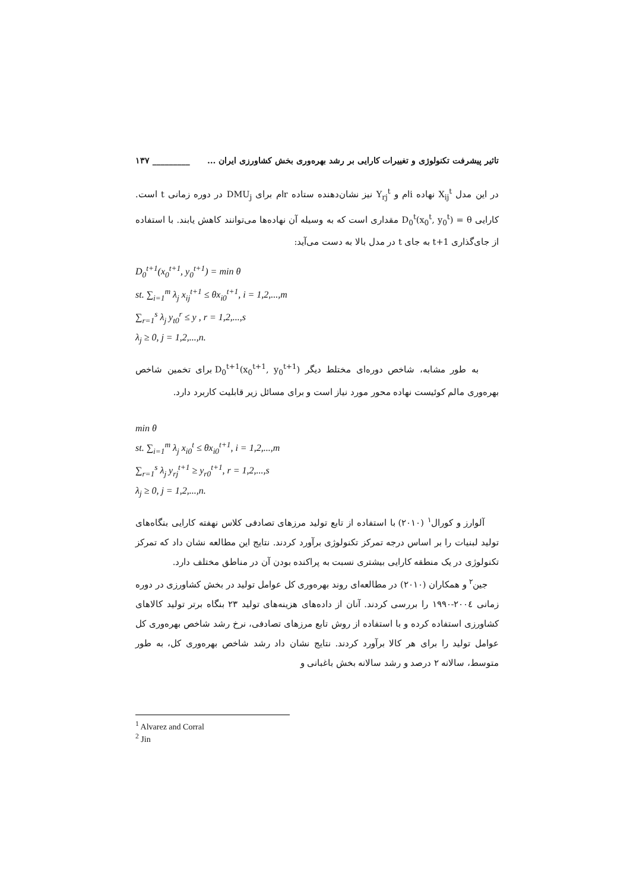تاثیر پیشرفت تکنولوژی و تغییرات کارایی بر رشد بهره‌وری بخش کشاورزی ایران ... _________ ۱۳۷
در این مدل X<sub>ij</sub><sup>t</sup> نهاده i‌ام و Y<sub>rj</sub><sup>t</sup> نیز نشان‌دهنده ستاده r‌ام برای DMU<sub>j</sub> در دوره زمانی t است. کارایی D<sub>0</sub><sup>t</sup>(x<sub>0</sub><sup>t</sup>, y<sub>0</sub><sup>t</sup>) = θ مقداری است که به وسیله آن نهاده‌ها می‌توانند کاهش یابند. با استفاده از جای‌گذاری t+1 به جای t در مدل بالا به دست می‌آید:
D<sub>0</sub><sup>t+1</sup>(x<sub>0</sub><sup>t+1</sup>, y<sub>0</sub><sup>t+1</sup>) = min θ
st. ∑<sub>i=1</sub><sup>m</sup> λ<sub>j</sub> x<sub>ij</sub><sup>t+1</sup> ≤ θx<sub>i0</sub><sup>t+1</sup>, i = 1,2,...,m
∑<sub>r=1</sub><sup>s</sup> λ<sub>j</sub> y<sub>t0</sub><sup>r</sup> ≤ y , r = 1,2,...,s
λ<sub>j</sub> ≥ 0, j = 1,2,...,n.
به طور مشابه، شاخص دوره‌ای مختلط دیگر D<sub>0</sub><sup>t+1</sup>(x<sub>0</sub><sup>t+1</sup>, y<sub>0</sub><sup>t+1</sup>) برای تخمین شاخص بهره‌وری مالم کوئیست نهاده محور مورد نیاز است و برای مسائل زیر قابلیت کاربرد دارد.
min θ
st. ∑<sub>i=1</sub><sup>m</sup> λ<sub>j</sub> x<sub>i0</sub><sup>t</sup> ≤ θx<sub>i0</sub><sup>t+1</sup>, i = 1,2,...,m
∑<sub>r=1</sub><sup>s</sup> λ<sub>j</sub> y<sub>rj</sub><sup>t+1</sup> ≥ y<sub>r0</sub><sup>t+1</sup>, r = 1,2,...,s
λ<sub>j</sub> ≥ 0, j = 1,2,...,n.
آلوارز و کورال<sup>۱</sup> (۲۰۱۰) با استفاده از تابع تولید مرزهای تصادفی کلاس نهفته کارایی بنگاه‌های تولید لبنیات را بر اساس درجه تمرکز تکنولوژی برآورد کردند. نتایج این مطالعه نشان داد که تمرکز تکنولوژی در یک منطقه کارایی بیشتری نسبت به پراکنده بودن آن در مناطق مختلف دارد.
جین<sup>۲</sup> و همکاران (۲۰۱۰) در مطالعه‌ای روند بهره‌وری کل عوامل تولید در بخش کشاورزی در دوره زمانی ۲۰۰٤-۱۹۹۰ را بررسی کردند. آنان از داده‌های هزینه‌های تولید ۲۳ بنگاه برتر تولید کالاهای کشاورزی استفاده کرده و با استفاده از روش تابع مرزهای تصادفی، نرخ رشد شاخص بهره‌وری کل عوامل تولید را برای هر کالا برآورد کردند. نتایج نشان داد رشد شاخص بهره‌وری کل، به طور متوسط، سالانه ۲ درصد و رشد سالانه بخش باغبانی و
<sup>1</sup> Alvarez and Corral
<sup>2</sup> Jin